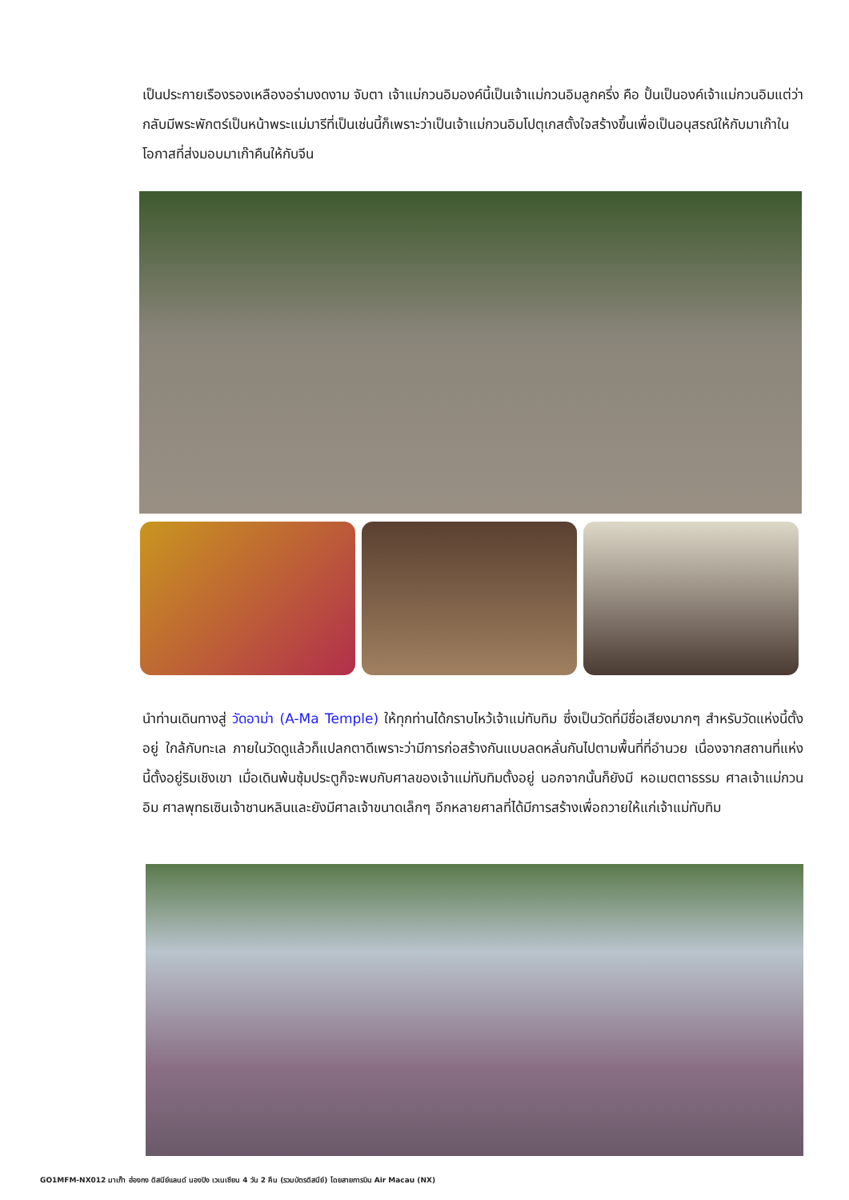เป็นประกายเรืองรองเหลืองอร่ามงดงาม จับตา เจ้าแม่กวนอิมองค์นี้เป็นเจ้าแม่กวนอิมลูกครึ่ง คือ ปั้นเป็นองค์เจ้าแม่กวนอิมแต่ว่ากลับมีพระพักตร์เป็นหน้าพระแม่มารีที่เป็นเช่นนี้ก็เพราะว่าเป็นเจ้าแม่กวนอิมโปตุเกสตั้งใจสร้างขึ้นเพื่อเป็นอนุสรณ์ให้กับมาเก๊าในโอกาสที่ส่งมอบมาเก๊าคืนให้กับจีน
นำท่านเดินทางสู่ วัดอาม่า (A-Ma Temple) ให้ทุกท่านได้กราบไหว้เจ้าแม่ทับทิม ซึ่งเป็นวัดที่มีชื่อเสียงมากๆ สำหรับวัดแห่งนี้ตั้งอยู่ ใกล้กับทะเล ภายในวัดดูแล้วก็แปลกตาดีเพราะว่ามีการก่อสร้างกันแบบลดหลั่นกันไปตามพื้นที่ที่อำนวย เนื่องจากสถานที่แห่งนี้ตั้งอยู่ริมเชิงเขา เมื่อเดินพ้นซุ้มประตูก็จะพบกับศาลของเจ้าแม่ทับทิมตั้งอยู่ นอกจากนั้นก็ยังมี หอเมตตาธรรม ศาลเจ้าแม่กวนอิม ศาลพุทธเซินเจ้าชานหลินและยังมีศาลเจ้าขนาดเล็กๆ อีกหลายศาลที่ได้มีการสร้างเพื่อถวายให้แก่เจ้าแม่ทับทิม
GO1MFM-NX012 มาเก๊า ฮ่องกง ดิสนีย์แลนด์ นองปิง เวเนเชียน 4 วัน 2 คืน (รวมบัตรดิสนีย์) โดยสายการบิน Air Macau (NX)